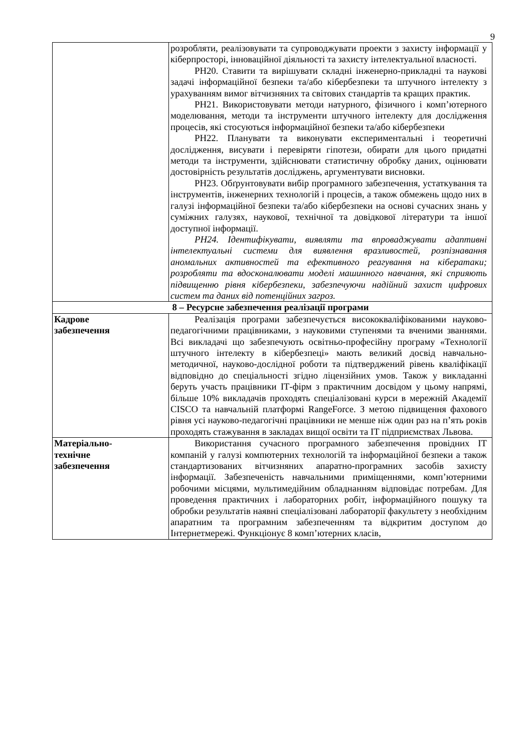9
| | розробляти, реалізовувати та супроводжувати проекти з захисту інформації у кіберпросторі, інноваційної діяльності та захисту інтелектуальної власності. РН20. Ставити та вирішувати складні інженерно-прикладні та наукові задачі інформаційної безпеки та/або кібербезпеки та штучного інтелекту з урахуванням вимог вітчизняних та світових стандартів та кращих практик. РН21. Використовувати методи натурного, фізичного і комп’ютерного моделювання, методи та інструменти штучного інтелекту для дослідження процесів, які стосуються інформаційної безпеки та/або кібербезпеки РН22. Планувати та виконувати експериментальні і теоретичні дослідження, висувати і перевіряти гіпотези, обирати для цього придатні методи та інструменти, здійснювати статистичну обробку даних, оцінювати достовірність результатів досліджень, аргументувати висновки. РН23. Обґрунтовувати вибір програмного забезпечення, устаткування та інструментів, інженерних технологій і процесів, а також обмежень щодо них в галузі інформаційної безпеки та/або кібербезпеки на основі сучасних знань у суміжних галузях, наукової, технічної та довідкової літератури та іншої доступної інформації. РН24. Ідентифікувати, виявляти та впроваджувати адаптивні інтелектуальні системи для виявлення вразливостей, розпізнавання аномальних активностей та ефективного реагування на кібератаки; розробляти та вдосконалювати моделі машинного навчання, які сприяють підвищенню рівня кібербезпеки, забезпечуючи надійний захист цифрових систем та даних від потенційних загроз. |
| 8 – Ресурсне забезпечення реалізації програми | |
| Кадрове забезпечення | Реалізація програми забезпечується висококваліфікованими науково-педагогічними працівниками, з науковими ступенями та вченими званнями. Всі викладачі що забезпечують освітньо-професійну програму «Технології штучного інтелекту в кібербезпеці» мають великий досвід навчально-методичної, науково-дослідної роботи та підтверджений рівень кваліфікації відповідно до спеціальності згідно ліцензійних умов. Також у викладанні беруть участь працівники ІТ-фірм з практичним досвідом у цьому напрямі, більше 10% викладачів проходять спеціалізовані курси в мережній Академії CISCO та навчальній платформі RangeForce. З метою підвищення фахового рівня усі науково-педагогічні працівники не менше ніж один раз на п’ять років проходять стажування в закладах вищої освіти та ІТ підприємствах Львова. |
| Матеріально- технічне забезпечення | Використання сучасного програмного забезпечення провідних ІТ компаній у галузі компютерних технологій та інформаційної безпеки а також стандартизованих вітчизняних апаратно-програмних засобів захисту інформації. Забезпеченість навчальними приміщеннями, комп’ютерними робочими місцями, мультимедійним обладнанням відповідає потребам. Для проведення практичних і лабораторних робіт, інформаційного пошуку та обробки результатів наявні спеціалізовані лабораторії факультету з необхідним апаратним та програмним забезпеченням та відкритим доступом до Інтернетмережі. Функціонує 8 комп’ютерних класів, |